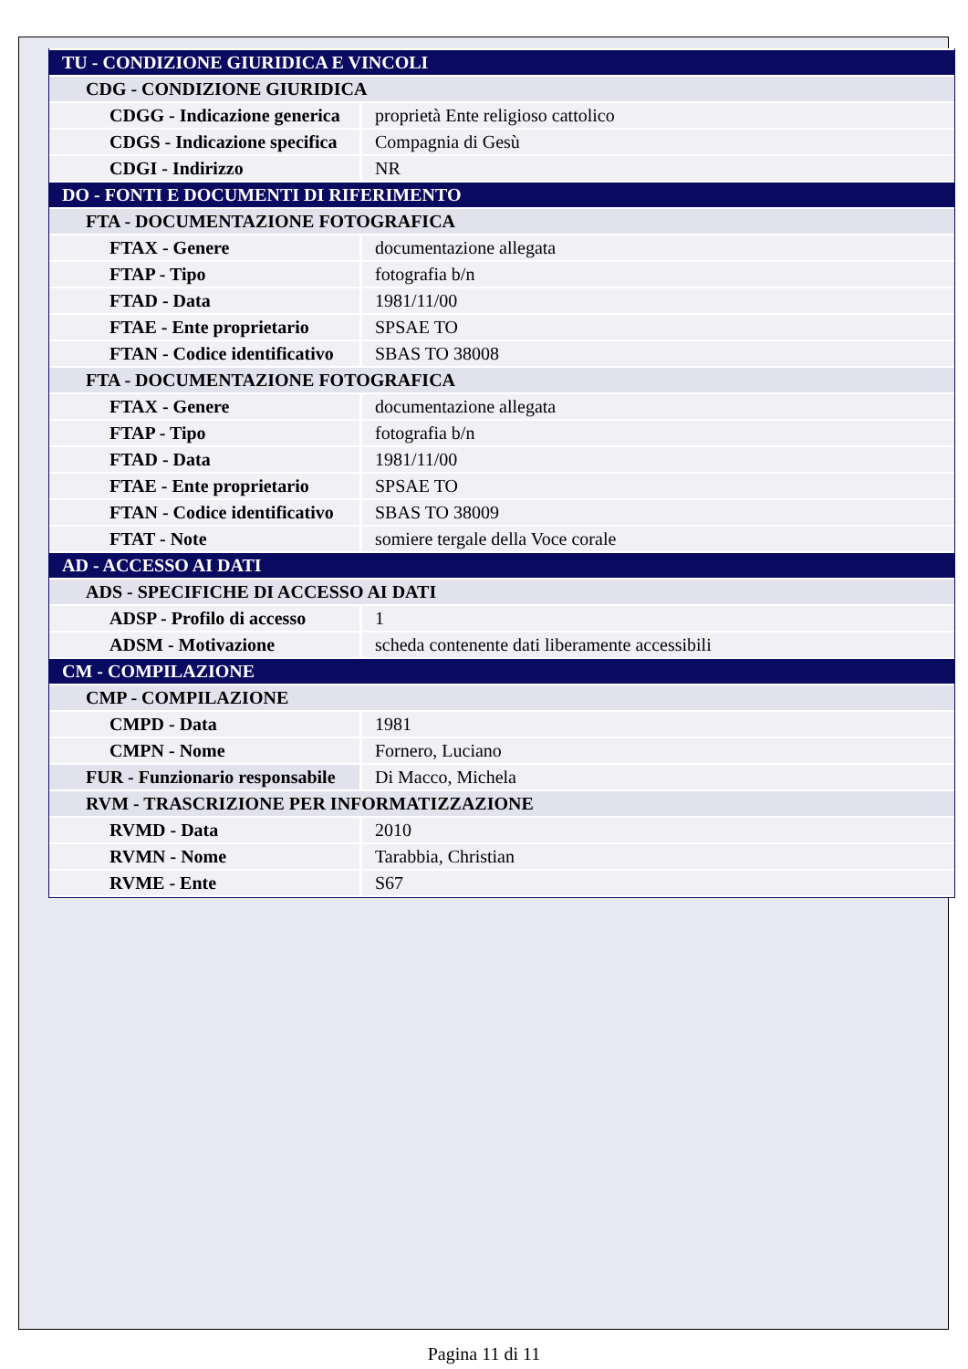| TU - CONDIZIONE GIURIDICA E VINCOLI | |
| CDG - CONDIZIONE GIURIDICA | |
| CDGG - Indicazione generica | proprietà Ente religioso cattolico |
| CDGS - Indicazione specifica | Compagnia di Gesù |
| CDGI - Indirizzo | NR |
| DO - FONTI E DOCUMENTI DI RIFERIMENTO | |
| FTA - DOCUMENTAZIONE FOTOGRAFICA | |
| FTAX - Genere | documentazione allegata |
| FTAP - Tipo | fotografia b/n |
| FTAD - Data | 1981/11/00 |
| FTAE - Ente proprietario | SPSAE TO |
| FTAN - Codice identificativo | SBAS TO 38008 |
| FTA - DOCUMENTAZIONE FOTOGRAFICA | |
| FTAX - Genere | documentazione allegata |
| FTAP - Tipo | fotografia b/n |
| FTAD - Data | 1981/11/00 |
| FTAE - Ente proprietario | SPSAE TO |
| FTAN - Codice identificativo | SBAS TO 38009 |
| FTAT - Note | somiere tergale della Voce corale |
| AD - ACCESSO AI DATI | |
| ADS - SPECIFICHE DI ACCESSO AI DATI | |
| ADSP - Profilo di accesso | 1 |
| ADSM - Motivazione | scheda contenente dati liberamente accessibili |
| CM - COMPILAZIONE | |
| CMP - COMPILAZIONE | |
| CMPD - Data | 1981 |
| CMPN - Nome | Fornero, Luciano |
| FUR - Funzionario responsabile | Di Macco, Michela |
| RVM - TRASCRIZIONE PER INFORMATIZZAZIONE | |
| RVMD - Data | 2010 |
| RVMN - Nome | Tarabbia, Christian |
| RVME - Ente | S67 |
Pagina 11 di 11